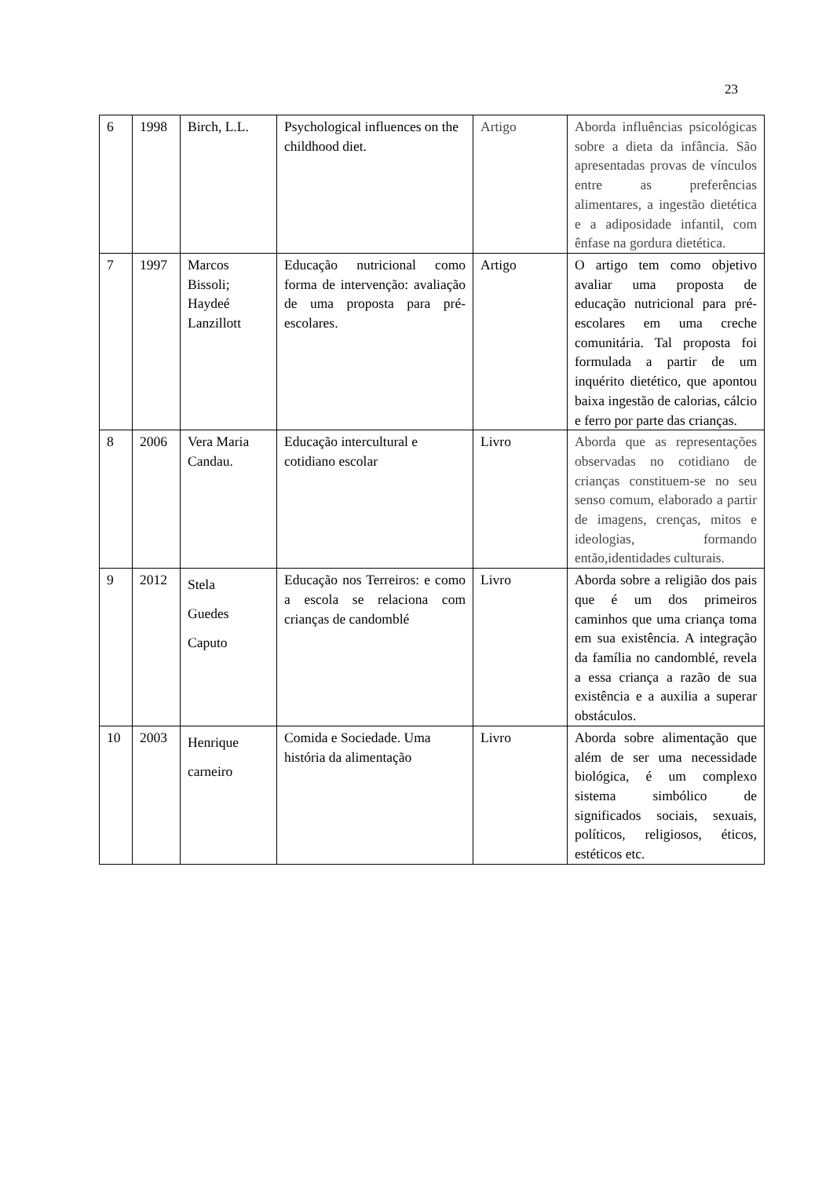23
| 6 | 1998 | Birch, L.L. | Psychological influences on the childhood diet. | Artigo | Aborda influências psicológicas sobre a dieta da infância. São apresentadas provas de vínculos entre as preferências alimentares, a ingestão dietética e a adiposidade infantil, com ênfase na gordura dietética. |
| 7 | 1997 | Marcos Bissoli; Haydeé Lanzillott | Educação nutricional como forma de intervenção: avaliação de uma proposta para pré-escolares. | Artigo | O artigo tem como objetivo avaliar uma proposta de educação nutricional para pré-escolares em uma creche comunitária. Tal proposta foi formulada a partir de um inquérito dietético, que apontou baixa ingestão de calorias, cálcio e ferro por parte das crianças. |
| 8 | 2006 | Vera Maria Candau. | Educação intercultural e cotidiano escolar | Livro | Aborda que as representações observadas no cotidiano de crianças constituem-se no seu senso comum, elaborado a partir de imagens, crenças, mitos e ideologias, formando então,identidades culturais. |
| 9 | 2012 | Stela Guedes Caputo | Educação nos Terreiros: e como a escola se relaciona com crianças de candomblé | Livro | Aborda sobre a religião dos pais que é um dos primeiros caminhos que uma criança toma em sua existência. A integração da família no candomblé, revela a essa criança a razão de sua existência e a auxilia a superar obstáculos. |
| 10 | 2003 | Henrique carneiro | Comida e Sociedade. Uma história da alimentação | Livro | Aborda sobre alimentação que além de ser uma necessidade biológica, é um complexo sistema simbólico de significados sociais, sexuais, políticos, religiosos, éticos, estéticos etc. |